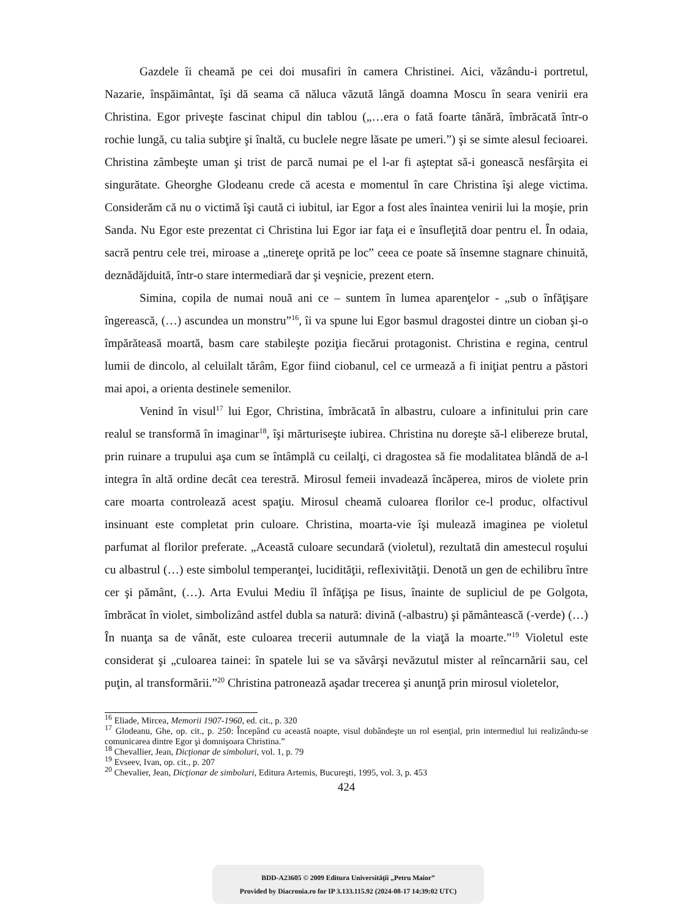Gazdele îi cheamă pe cei doi musafiri în camera Christinei. Aici, văzându-i portretul, Nazarie, înspăimântat, îşi dă seama că năluca văzută lângă doamna Moscu în seara venirii era Christina. Egor priveşte fascinat chipul din tablou („…era o fată foarte tânără, îmbrăcată într-o rochie lungă, cu talia subţire şi înaltă, cu buclele negre lăsate pe umeri.”) şi se simte alesul fecioarei. Christina zâmbeşte uman şi trist de parcă numai pe el l-ar fi aşteptat să-i gonească nesfârşita ei singurătate. Gheorghe Glodeanu crede că acesta e momentul în care Christina îşi alege victima. Considerăm că nu o victimă îşi caută ci iubitul, iar Egor a fost ales înaintea venirii lui la moşie, prin Sanda. Nu Egor este prezentat ci Christina lui Egor iar faţa ei e însufleţită doar pentru el. În odaia, sacră pentru cele trei, miroase a „tinereţe oprită pe loc” ceea ce poate să însemne stagnare chinuită, deznădăjduită, într-o stare intermediară dar şi veşnicie, prezent etern.
Simina, copila de numai nouă ani ce – suntem în lumea aparenţelor - „sub o înfăţişare îngerească, (…) ascundea un monstru”<sup>16</sup>, îi va spune lui Egor basmul dragostei dintre un cioban şi-o împărăteasă moartă, basm care stabileşte poziţia fiecărui protagonist. Christina e regina, centrul lumii de dincolo, al celuilalt tărâm, Egor fiind ciobanul, cel ce urmează a fi iniţiat pentru a păstori mai apoi, a orienta destinele semenilor.
Venind în visul<sup>17</sup> lui Egor, Christina, îmbrăcată în albastru, culoare a infinitului prin care realul se transformă în imaginar<sup>18</sup>, îşi mărturiseşte iubirea. Christina nu doreşte să-l elibereze brutal, prin ruinare a trupului aşa cum se întâmplă cu ceilalţi, ci dragostea să fie modalitatea blândă de a-l integra în altă ordine decât cea terestră. Mirosul femeii invadează încăperea, miros de violete prin care moarta controlează acest spaţiu. Mirosul cheamă culoarea florilor ce-l produc, olfactivul insinuant este completat prin culoare. Christina, moarta-vie îşi mulează imaginea pe violetul parfumat al florilor preferate. „Această culoare secundară (violetul), rezultată din amestecul roşului cu albastrul (…) este simbolul temperanţei, lucidităţii, reflexivităţii. Denotă un gen de echilibru între cer şi pământ, (…). Arta Evului Mediu îl înfăţişa pe Iisus, înainte de supliciul de pe Golgota, îmbrăcat în violet, simbolizând astfel dubla sa natură: divină (-albastru) şi pământească (-verde) (…) În nuanţa sa de vânăt, este culoarea trecerii autumnale de la viaţă la moarte.”<sup>19</sup> Violetul este considerat şi „culoarea tainei: în spatele lui se va săvârşi nevăzutul mister al reîncarnării sau, cel puţin, al transformării.”<sup>20</sup> Christina patronează aşadar trecerea şi anunţă prin mirosul violetelor,
<sup>16</sup> Eliade, Mircea, Memorii 1907-1960, ed. cit., p. 320
<sup>17</sup> Glodeanu, Ghe, op. cit., p. 250: Începând cu această noapte, visul dobândeşte un rol esenţial, prin intermediul lui realizându-se comunicarea dintre Egor şi domnişoara Christina.”
<sup>18</sup> Chevallier, Jean, Dicţionar de simboluri, vol. 1, p. 79
<sup>19</sup> Evseev, Ivan, op. cit., p. 207
<sup>20</sup> Chevalier, Jean, Dicţionar de simboluri, Editura Artemis, Bucureşti, 1995, vol. 3, p. 453
424
BDD-A23605 © 2009 Editura Universităţii „Petru Maior”
Provided by Diacronia.ro for IP 3.133.115.92 (2024-08-17 14:39:02 UTC)